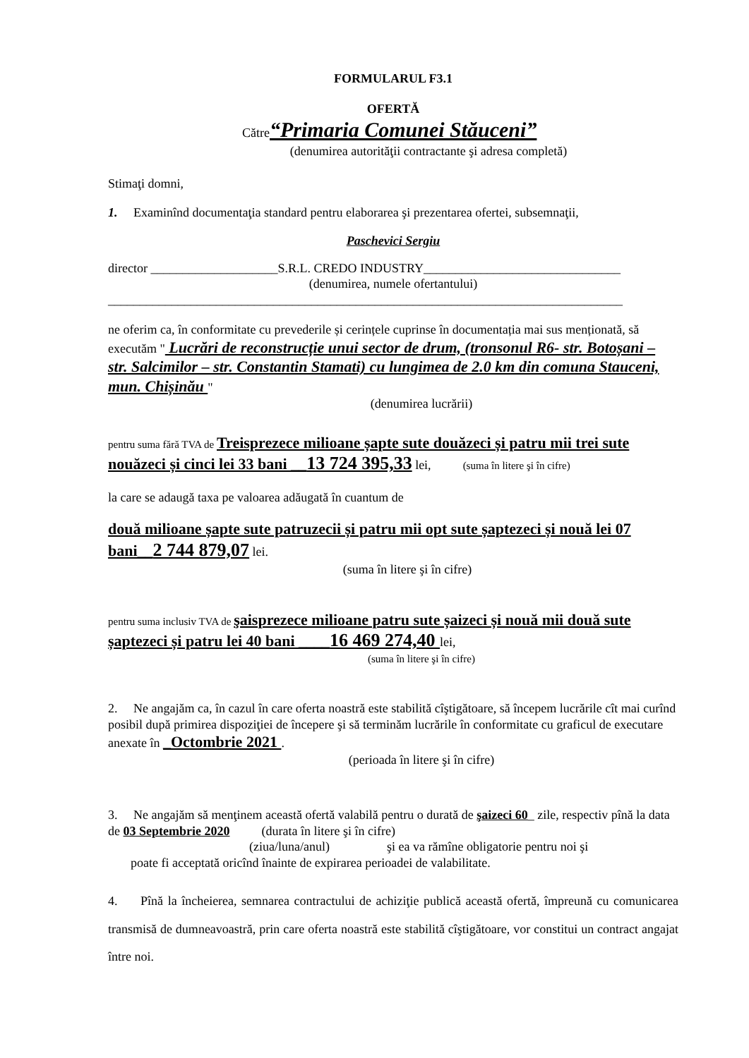FORMULARUL F3.1
OFERTĂ
Către“Primaria Comunei Stăuceni”
(denumirea autorităţii contractante şi adresa completă)
Stimaţi domni,
1. Examinînd documentaţia standard pentru elaborarea şi prezentarea ofertei, subsemnaţii,
Paschevici Sergiu
director ____________________S.R.L. CREDO INDUSTRY_______________________________
(denumirea, numele ofertantului)
_________________________________________________________________________________
ne oferim ca, în conformitate cu prevederile și cerințele cuprinse în documentația mai sus menționată, să executăm " Lucrări de reconstrucție unui sector de drum, (tronsonul R6- str. Botoșani – str. Salcimilor – str. Constantin Stamati) cu lungimea de 2.0 km din comuna Stauceni, mun. Chișinău "
(denumirea lucrării)
pentru suma fără TVA de Treisprezece milioane șapte sute douăzeci și patru mii trei sute nouăzeci și cinci lei 33 bani __13 724 395,33 lei, (suma în litere şi în cifre)
la care se adaugă taxa pe valoarea adăugată în cuantum de
două milioane șapte sute patruzecii și patru mii opt sute șaptezeci și nouă lei 07 bani__2 744 879,07 lei.
(suma în litere şi în cifre)
pentru suma inclusiv TVA de şaisprezece milioane patru sute șaizeci și nouă mii două sute șaptezeci și patru lei 40 bani ____16 469 274,40 lei,
(suma în litere şi în cifre)
2. Ne angajăm ca, în cazul în care oferta noastră este stabilită cîştigătoare, să începem lucrările cît mai curînd posibil după primirea dispoziţiei de începere şi să terminăm lucrările în conformitate cu graficul de executare anexate în _Octombrie 2021 .
(perioada în litere şi în cifre)
3. Ne angajăm să menţinem această ofertă valabilă pentru o durată de şaizeci 60_ zile, respectiv pînă la data de 03 Septembrie 2020 (durata în litere şi în cifre)
(ziua/luna/anul) şi ea va rămîne obligatorie pentru noi şi
poate fi acceptată oricînd înainte de expirarea perioadei de valabilitate.
4. Pînă la încheierea, semnarea contractului de achiziţie publică această ofertă, împreună cu comunicarea transmisă de dumneavoastră, prin care oferta noastră este stabilită cîştigătoare, vor constitui un contract angajat între noi.